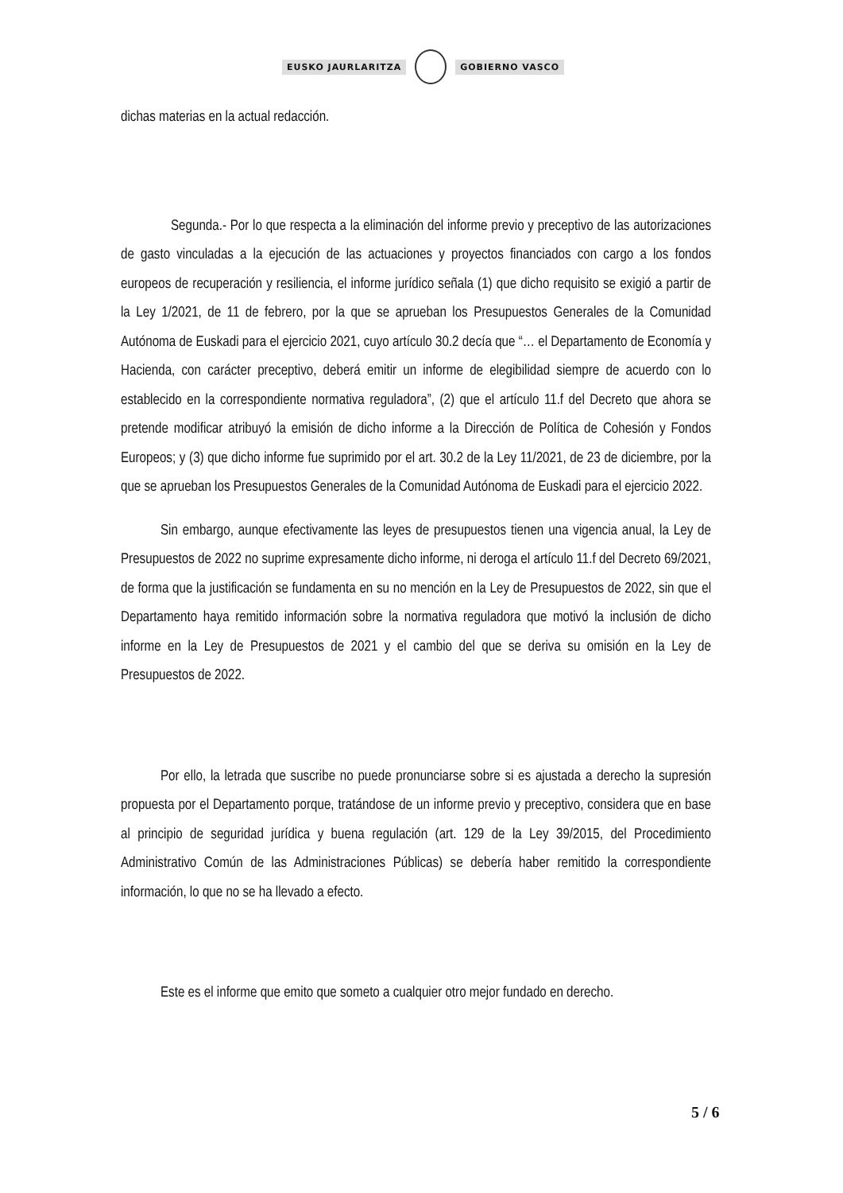EUSKO JAURLARITZA GOBIERNO VASCO
dichas materias en la actual redacción.
Segunda.- Por lo que respecta a la eliminación del informe previo y preceptivo de las autorizaciones de gasto vinculadas a la ejecución de las actuaciones y proyectos financiados con cargo a los fondos europeos de recuperación y resiliencia, el informe jurídico señala (1) que dicho requisito se exigió a partir de la Ley 1/2021, de 11 de febrero, por la que se aprueban los Presupuestos Generales de la Comunidad Autónoma de Euskadi para el ejercicio 2021, cuyo artículo 30.2 decía que “… el Departamento de Economía y Hacienda, con carácter preceptivo, deberá emitir un informe de elegibilidad siempre de acuerdo con lo establecido en la correspondiente normativa reguladora”, (2) que el artículo 11.f del Decreto que ahora se pretende modificar atribuyó la emisión de dicho informe a la Dirección de Política de Cohesión y Fondos Europeos; y (3) que dicho informe fue suprimido por el art. 30.2 de la Ley 11/2021, de 23 de diciembre, por la que se aprueban los Presupuestos Generales de la Comunidad Autónoma de Euskadi para el ejercicio 2022.
Sin embargo, aunque efectivamente las leyes de presupuestos tienen una vigencia anual, la Ley de Presupuestos de 2022 no suprime expresamente dicho informe, ni deroga el artículo 11.f del Decreto 69/2021, de forma que la justificación se fundamenta en su no mención en la Ley de Presupuestos de 2022, sin que el Departamento haya remitido información sobre la normativa reguladora que motivó la inclusión de dicho informe en la Ley de Presupuestos de 2021 y el cambio del que se deriva su omisión en la Ley de Presupuestos de 2022.
Por ello, la letrada que suscribe no puede pronunciarse sobre si es ajustada a derecho la supresión propuesta por el Departamento porque, tratándose de un informe previo y preceptivo, considera que en base al principio de seguridad jurídica y buena regulación (art. 129 de la Ley 39/2015, del Procedimiento Administrativo Común de las Administraciones Públicas) se debería haber remitido la correspondiente información, lo que no se ha llevado a efecto.
Este es el informe que emito que someto a cualquier otro mejor fundado en derecho.
5 / 6